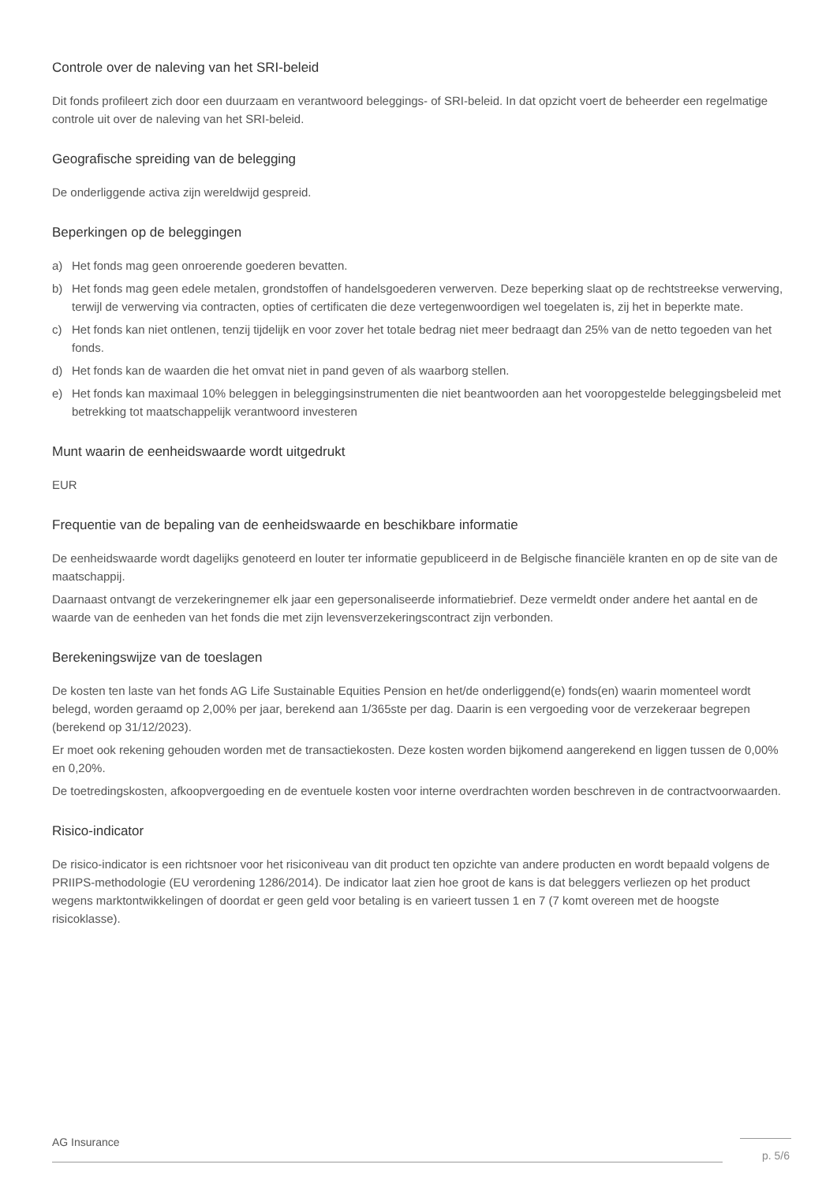Controle over de naleving van het SRI-beleid
Dit fonds profileert zich door een duurzaam en verantwoord beleggings- of SRI-beleid. In dat opzicht voert de beheerder een regelmatige controle uit over de naleving van het SRI-beleid.
Geografische spreiding van de belegging
De onderliggende activa zijn wereldwijd gespreid.
Beperkingen op de beleggingen
a) Het fonds mag geen onroerende goederen bevatten.
b) Het fonds mag geen edele metalen, grondstoffen of handelsgoederen verwerven. Deze beperking slaat op de rechtstreekse verwerving, terwijl de verwerving via contracten, opties of certificaten die deze vertegenwoordigen wel toegelaten is, zij het in beperkte mate.
c) Het fonds kan niet ontlenen, tenzij tijdelijk en voor zover het totale bedrag niet meer bedraagt dan 25% van de netto tegoeden van het fonds.
d) Het fonds kan de waarden die het omvat niet in pand geven of als waarborg stellen.
e) Het fonds kan maximaal 10% beleggen in beleggingsinstrumenten die niet beantwoorden aan het vooropgestelde beleggingsbeleid met betrekking tot maatschappelijk verantwoord investeren
Munt waarin de eenheidswaarde wordt uitgedrukt
EUR
Frequentie van de bepaling van de eenheidswaarde en beschikbare informatie
De eenheidswaarde wordt dagelijks genoteerd en louter ter informatie gepubliceerd in de Belgische financiële kranten en op de site van de maatschappij.
Daarnaast ontvangt de verzekeringnemer elk jaar een gepersonaliseerde informatiebrief. Deze vermeldt onder andere het aantal en de waarde van de eenheden van het fonds die met zijn levensverzekeringscontract zijn verbonden.
Berekeningswijze van de toeslagen
De kosten ten laste van het fonds AG Life Sustainable Equities Pension en het/de onderliggend(e) fonds(en) waarin momenteel wordt belegd, worden geraamd op 2,00% per jaar, berekend aan 1/365ste per dag. Daarin is een vergoeding voor de verzekeraar begrepen (berekend op 31/12/2023).
Er moet ook rekening gehouden worden met de transactiekosten. Deze kosten worden bijkomend aangerekend en liggen tussen de 0,00% en 0,20%.
De toetredingskosten, afkoopvergoeding en de eventuele kosten voor interne overdrachten worden beschreven in de contractvoorwaarden.
Risico-indicator
De risico-indicator is een richtsnoer voor het risiconiveau van dit product ten opzichte van andere producten en wordt bepaald volgens de PRIIPS-methodologie (EU verordening 1286/2014). De indicator laat zien hoe groot de kans is dat beleggers verliezen op het product wegens marktontwikkelingen of doordat er geen geld voor betaling is en varieert tussen 1 en 7 (7 komt overeen met de hoogste risicoklasse).
AG Insurance
p. 5/6